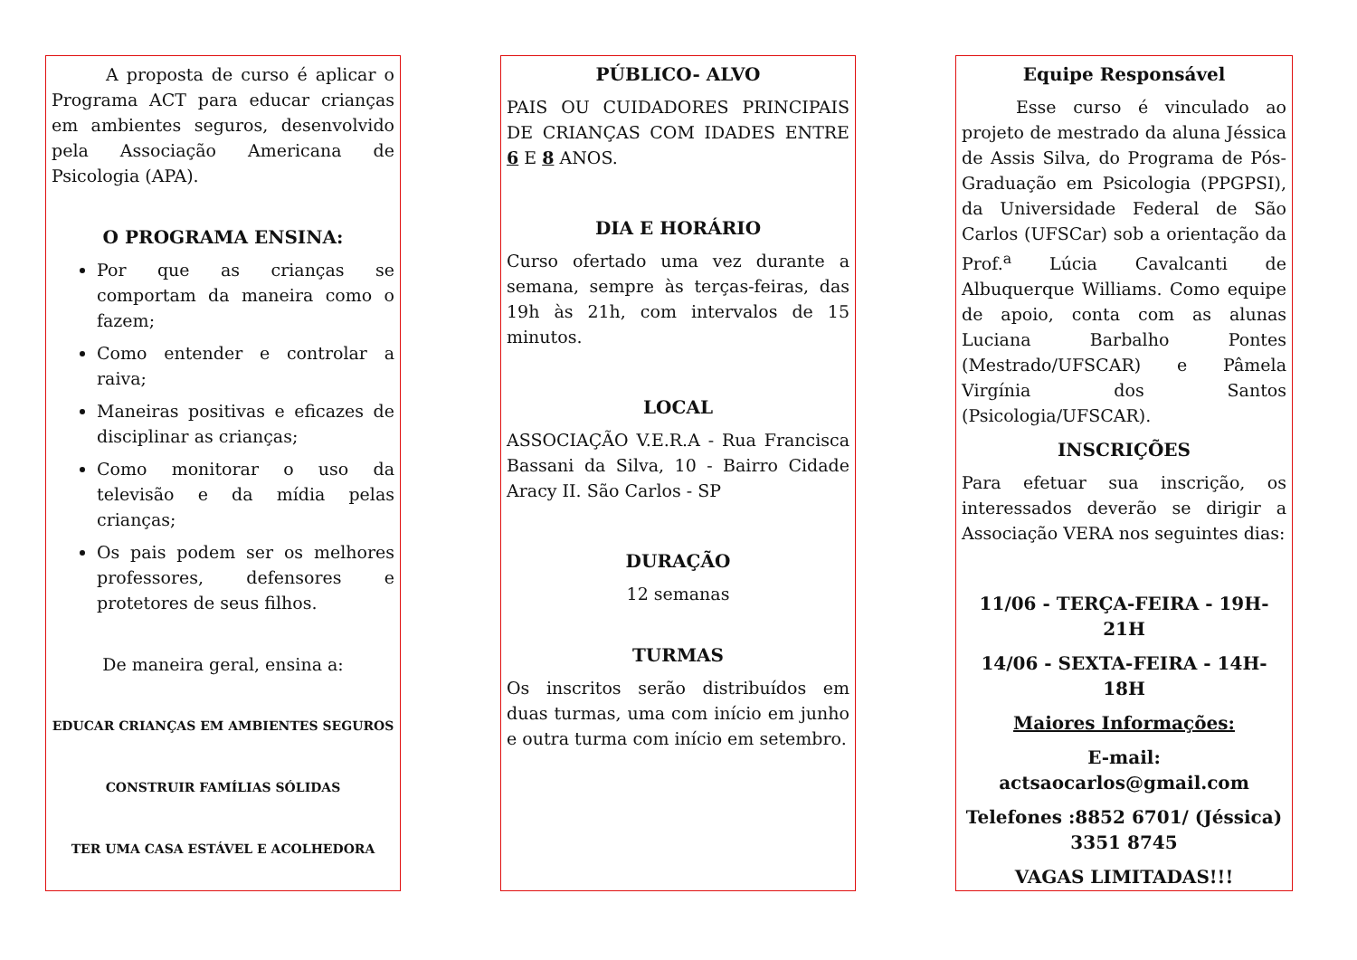A proposta de curso é aplicar o Programa ACT para educar crianças em ambientes seguros, desenvolvido pela Associação Americana de Psicologia (APA).
O PROGRAMA ENSINA:
Por que as crianças se comportam da maneira como o fazem;
Como entender e controlar a raiva;
Maneiras positivas e eficazes de disciplinar as crianças;
Como monitorar o uso da televisão e da mídia pelas crianças;
Os pais podem ser os melhores professores, defensores e protetores de seus filhos.
De maneira geral, ensina a:
EDUCAR CRIANÇAS EM AMBIENTES SEGUROS
CONSTRUIR FAMÍLIAS SÓLIDAS
TER UMA CASA ESTÁVEL E ACOLHEDORA
PÚBLICO- ALVO
PAIS OU CUIDADORES PRINCIPAIS DE CRIANÇAS COM IDADES ENTRE 6 E 8 ANOS.
DIA E HORÁRIO
Curso ofertado uma vez durante a semana, sempre às terças-feiras, das 19h às 21h, com intervalos de 15 minutos.
LOCAL
ASSOCIAÇÃO V.E.R.A - Rua Francisca Bassani da Silva, 10 - Bairro Cidade Aracy II. São Carlos - SP
DURAÇÃO
12 semanas
TURMAS
Os inscritos serão distribuídos em duas turmas, uma com início em junho e outra turma com início em setembro.
Equipe Responsável
Esse curso é vinculado ao projeto de mestrado da aluna Jéssica de Assis Silva, do Programa de Pós-Graduação em Psicologia (PPGPSI), da Universidade Federal de São Carlos (UFSCar) sob a orientação da Prof.<sup>a</sup> Lúcia Cavalcanti de Albuquerque Williams. Como equipe de apoio, conta com as alunas Luciana Barbalho Pontes (Mestrado/UFSCAR) e Pâmela Virgínia dos Santos (Psicologia/UFSCAR).
INSCRIÇÕES
Para efetuar sua inscrição, os interessados deverão se dirigir a Associação VERA nos seguintes dias:
11/06 - TERÇA-FEIRA - 19H-21H
14/06 - SEXTA-FEIRA - 14H-18H
Maiores Informações:
E-mail: actsaocarlos@gmail.com
Telefones :8852 6701/ (Jéssica) 3351 8745
VAGAS LIMITADAS!!!